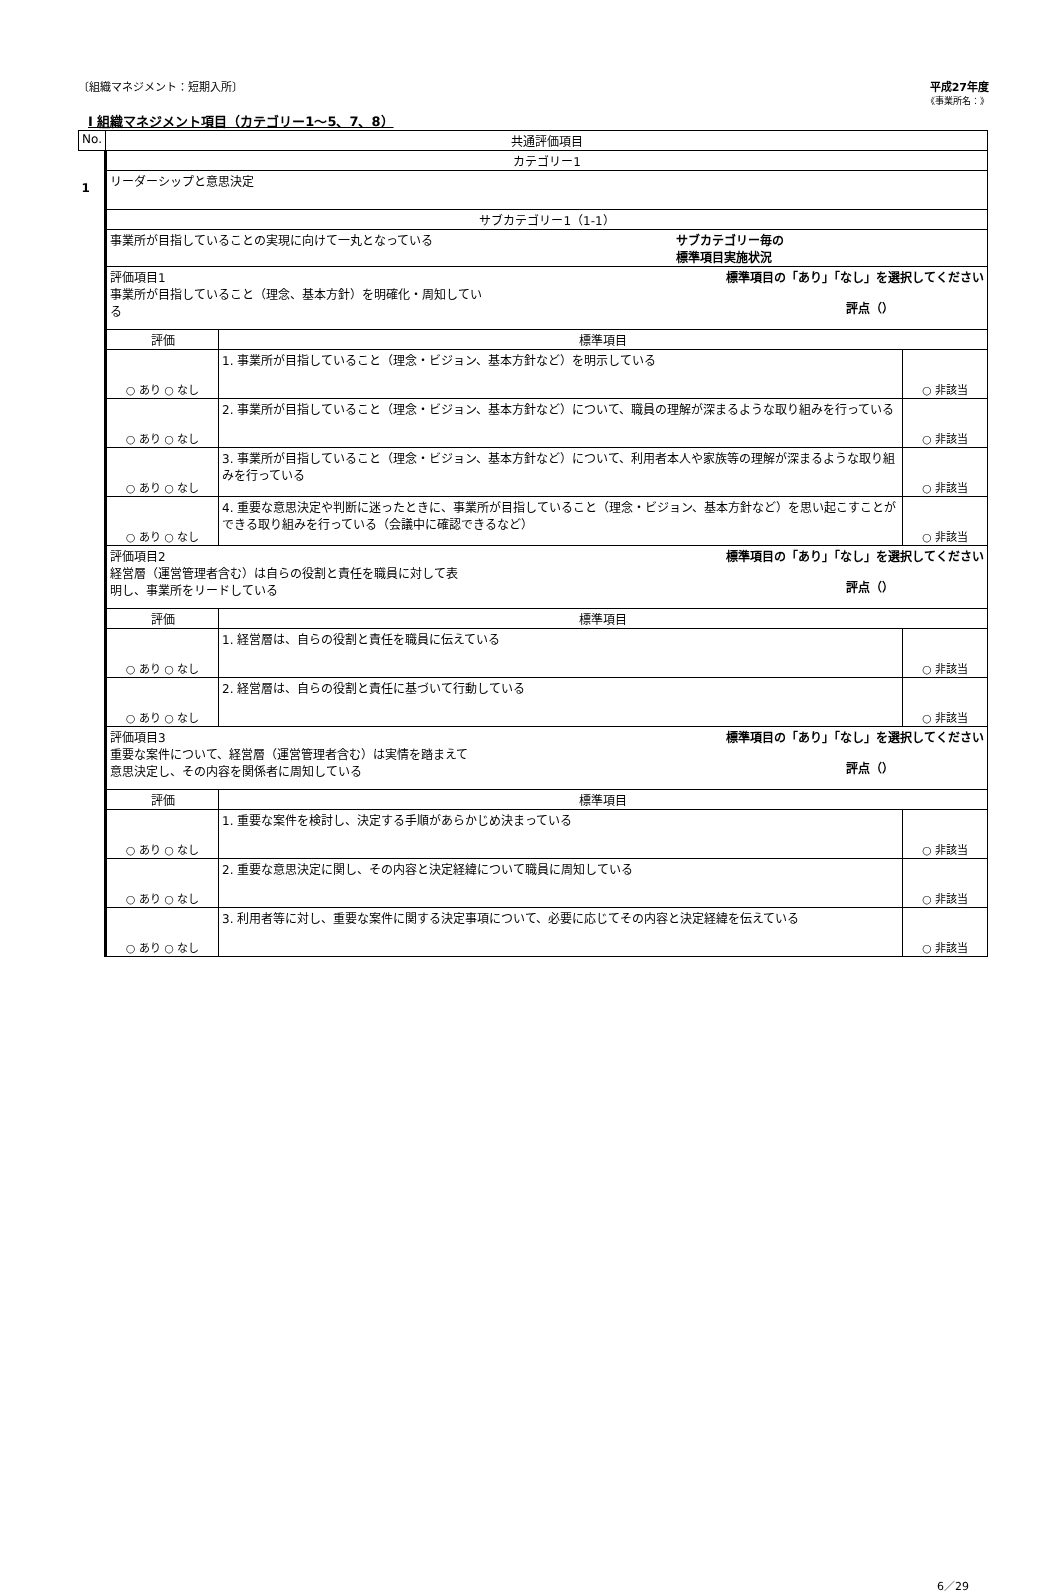〔組織マネジメント：短期入所〕 平成27年度
《事業所名：》
Ⅰ 組織マネジメント項目（カテゴリー1～5、7、8）
| No. | 共通評価項目 | | |
| --- | --- | --- | --- |
| 1 | カテゴリー1 | | |
| | リーダーシップと意思決定 | | |
| | サブカテゴリー1（1-1） | | |
| | 事業所が目指していることの実現に向けて一丸となっている サブカテゴリー毎の 標準項目実施状況 | | |
| | 評価項目1 事業所が目指していること（理念、基本方針）を明確化・周知してい る 標準項目の「あり」「なし」を選択してください 評点（） | | |
| | 評価 | 標準項目 | |
| | ○ あり ○ なし | 1. 事業所が目指していること（理念・ビジョン、基本方針など）を明示している | ○ 非該当 |
| | ○ あり ○ なし | 2. 事業所が目指していること（理念・ビジョン、基本方針など）について、職員の理解が深まるような取り組みを行っている | ○ 非該当 |
| | ○ あり ○ なし | 3. 事業所が目指していること（理念・ビジョン、基本方針など）について、利用者本人や家族等の理解が深まるような取り組みを行っている | ○ 非該当 |
| | ○ あり ○ なし | 4. 重要な意思決定や判断に迷ったときに、事業所が目指していること（理念・ビジョン、基本方針など）を思い起こすことができる取り組みを行っている（会議中に確認できるなど） | ○ 非該当 |
| | 評価項目2 経営層（運営管理者含む）は自らの役割と責任を職員に対して表 明し、事業所をリードしている 標準項目の「あり」「なし」を選択してください 評点（） | | |
| | 評価 | 標準項目 | |
| | ○ あり ○ なし | 1. 経営層は、自らの役割と責任を職員に伝えている | ○ 非該当 |
| | ○ あり ○ なし | 2. 経営層は、自らの役割と責任に基づいて行動している | ○ 非該当 |
| | 評価項目3 重要な案件について、経営層（運営管理者含む）は実情を踏まえて 意思決定し、その内容を関係者に周知している 標準項目の「あり」「なし」を選択してください 評点（） | | |
| | 評価 | 標準項目 | |
| | ○ あり ○ なし | 1. 重要な案件を検討し、決定する手順があらかじめ決まっている | ○ 非該当 |
| | ○ あり ○ なし | 2. 重要な意思決定に関し、その内容と決定経緯について職員に周知している | ○ 非該当 |
| | ○ あり ○ なし | 3. 利用者等に対し、重要な案件に関する決定事項について、必要に応じてその内容と決定経緯を伝えている | ○ 非該当 |
6／29